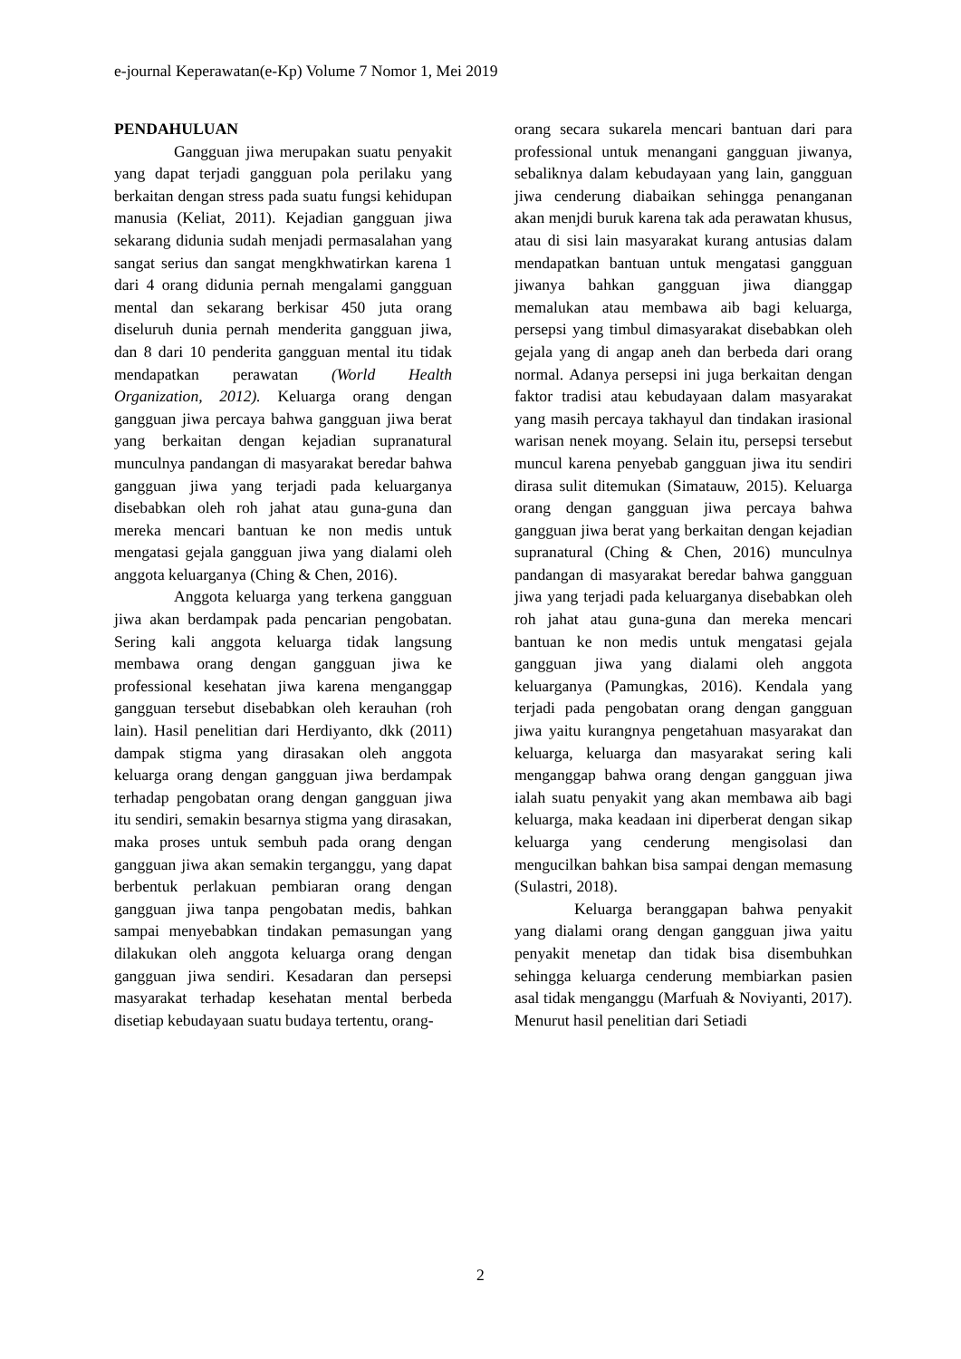e-journal Keperawatan(e-Kp) Volume 7 Nomor 1, Mei 2019
PENDAHULUAN
Gangguan jiwa merupakan suatu penyakit yang dapat terjadi gangguan pola perilaku yang berkaitan dengan stress pada suatu fungsi kehidupan manusia (Keliat, 2011). Kejadian gangguan jiwa sekarang didunia sudah menjadi permasalahan yang sangat serius dan sangat mengkhwatirkan karena 1 dari 4 orang didunia pernah mengalami gangguan mental dan sekarang berkisar 450 juta orang diseluruh dunia pernah menderita gangguan jiwa, dan 8 dari 10 penderita gangguan mental itu tidak mendapatkan perawatan (World Health Organization, 2012). Keluarga orang dengan gangguan jiwa percaya bahwa gangguan jiwa berat yang berkaitan dengan kejadian supranatural munculnya pandangan di masyarakat beredar bahwa gangguan jiwa yang terjadi pada keluarganya disebabkan oleh roh jahat atau guna-guna dan mereka mencari bantuan ke non medis untuk mengatasi gejala gangguan jiwa yang dialami oleh anggota keluarganya (Ching & Chen, 2016).
Anggota keluarga yang terkena gangguan jiwa akan berdampak pada pencarian pengobatan. Sering kali anggota keluarga tidak langsung membawa orang dengan gangguan jiwa ke professional kesehatan jiwa karena menganggap gangguan tersebut disebabkan oleh kerauhan (roh lain). Hasil penelitian dari Herdiyanto, dkk (2011) dampak stigma yang dirasakan oleh anggota keluarga orang dengan gangguan jiwa berdampak terhadap pengobatan orang dengan gangguan jiwa itu sendiri, semakin besarnya stigma yang dirasakan, maka proses untuk sembuh pada orang dengan gangguan jiwa akan semakin terganggu, yang dapat berbentuk perlakuan pembiaran orang dengan gangguan jiwa tanpa pengobatan medis, bahkan sampai menyebabkan tindakan pemasungan yang dilakukan oleh anggota keluarga orang dengan gangguan jiwa sendiri. Kesadaran dan persepsi masyarakat terhadap kesehatan mental berbeda disetiap kebudayaan suatu budaya tertentu, orang-
orang secara sukarela mencari bantuan dari para professional untuk menangani gangguan jiwanya, sebaliknya dalam kebudayaan yang lain, gangguan jiwa cenderung diabaikan sehingga penanganan akan menjdi buruk karena tak ada perawatan khusus, atau di sisi lain masyarakat kurang antusias dalam mendapatkan bantuan untuk mengatasi gangguan jiwanya bahkan gangguan jiwa dianggap memalukan atau membawa aib bagi keluarga, persepsi yang timbul dimasyarakat disebabkan oleh gejala yang di angap aneh dan berbeda dari orang normal. Adanya persepsi ini juga berkaitan dengan faktor tradisi atau kebudayaan dalam masyarakat yang masih percaya takhayul dan tindakan irasional warisan nenek moyang. Selain itu, persepsi tersebut muncul karena penyebab gangguan jiwa itu sendiri dirasa sulit ditemukan (Simatauw, 2015). Keluarga orang dengan gangguan jiwa percaya bahwa gangguan jiwa berat yang berkaitan dengan kejadian supranatural (Ching & Chen, 2016) munculnya pandangan di masyarakat beredar bahwa gangguan jiwa yang terjadi pada keluarganya disebabkan oleh roh jahat atau guna-guna dan mereka mencari bantuan ke non medis untuk mengatasi gejala gangguan jiwa yang dialami oleh anggota keluarganya (Pamungkas, 2016). Kendala yang terjadi pada pengobatan orang dengan gangguan jiwa yaitu kurangnya pengetahuan masyarakat dan keluarga, keluarga dan masyarakat sering kali menganggap bahwa orang dengan gangguan jiwa ialah suatu penyakit yang akan membawa aib bagi keluarga, maka keadaan ini diperberat dengan sikap keluarga yang cenderung mengisolasi dan mengucilkan bahkan bisa sampai dengan memasung (Sulastri, 2018).
Keluarga beranggapan bahwa penyakit yang dialami orang dengan gangguan jiwa yaitu penyakit menetap dan tidak bisa disembuhkan sehingga keluarga cenderung membiarkan pasien asal tidak menganggu (Marfuah & Noviyanti, 2017). Menurut hasil penelitian dari Setiadi
2